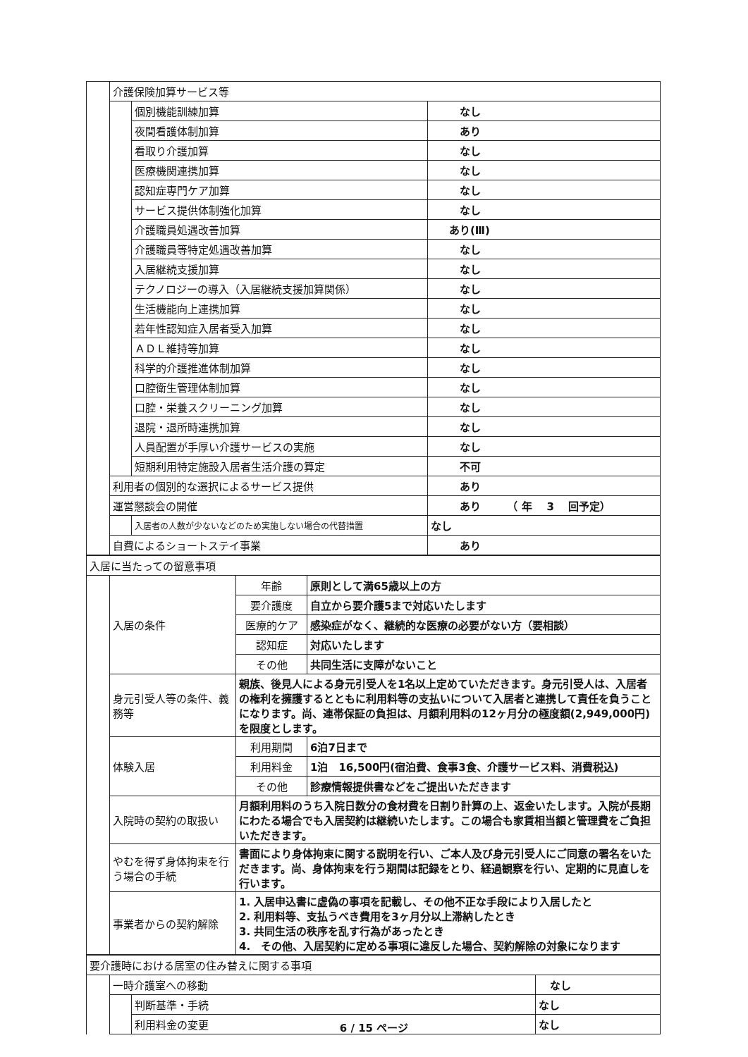| | 介護保険加算サービス等 | | |
| | | 個別機能訓練加算 | なし |
| | | 夜間看護体制加算 | あり |
| | | 看取り介護加算 | なし |
| | | 医療機関連携加算 | なし |
| | | 認知症専門ケア加算 | なし |
| | | サービス提供体制強化加算 | なし |
| | | 介護職員処遇改善加算 | あり(Ⅲ) |
| | | 介護職員等特定処遇改善加算 | なし |
| | | 入居継続支援加算 | なし |
| | | テクノロジーの導入（入居継続支援加算関係） | なし |
| | | 生活機能向上連携加算 | なし |
| | | 若年性認知症入居者受入加算 | なし |
| | | ＡＤＬ維持等加算 | なし |
| | | 科学的介護推進体制加算 | なし |
| | | 口腔衛生管理体制加算 | なし |
| | | 口腔・栄養スクリーニング加算 | なし |
| | | 退院・退所時連携加算 | なし |
| | | 人員配置が手厚い介護サービスの実施 | なし |
| | | 短期利用特定施設入居者生活介護の算定 | 不可 |
| | 利用者の個別的な選択によるサービス提供 | | あり |
| | 運営懇談会の開催 | | あり （ 年 3 回予定） |
| | | 入居者の人数が少ないなどのため実施しない場合の代替措置 | なし |
| | 自費によるショートステイ事業 | | あり |
| 入居に当たっての留意事項 | | | |
| | 入居の条件 | 年齢 | 原則として満65歳以上の方 |
| | | 要介護度 | 自立から要介護5まで対応いたします |
| | | 医療的ケア | 感染症がなく、継続的な医療の必要がない方（要相談） |
| | | 認知症 | 対応いたします |
| | | その他 | 共同生活に支障がないこと |
| | 身元引受人等の条件、義務等 | 親族、後見人による身元引受人を1名以上定めていただきます。身元引受人は、入居者の権利を擁護するとともに利用料等の支払いについて入居者と連携して責任を負うことになります。尚、連帯保証の負担は、月額利用料の12ヶ月分の極度額(2,949,000円)を限度とします。 | |
| | 体験入居 | 利用期間 | 6泊7日まで |
| | | 利用料金 | 1泊 16,500円(宿泊費、食事3食、介護サービス料、消費税込) |
| | | その他 | 診療情報提供書などをご提出いただきます |
| | 入院時の契約の取扱い | 月額利用料のうち入院日数分の食材費を日割り計算の上、返金いたします。入院が長期にわたる場合でも入居契約は継続いたします。この場合も家賃相当額と管理費をご負担いただきます。 | |
| | やむを得ず身体拘束を行う場合の手続 | 書面により身体拘束に関する説明を行い、ご本人及び身元引受人にご同意の署名をいただきます。尚、身体拘束を行う期間は記録をとり、経過観察を行い、定期的に見直しを行います。 | |
| | 事業者からの契約解除 | 1. 入居申込書に虚偽の事項を記載し、その他不正な手段により入居したと 2. 利用料等、支払うべき費用を3ヶ月分以上滞納したとき 3. 共同生活の秩序を乱す行為があったとき 4. その他、入居契約に定める事項に違反した場合、契約解除の対象になります | |
| 要介護時における居室の住み替えに関する事項 | | | |
| | 一時介護室への移動 | | なし |
| | | 判断基準・手続 | なし |
| | | 利用料金の変更 | なし |
6 / 15 ページ